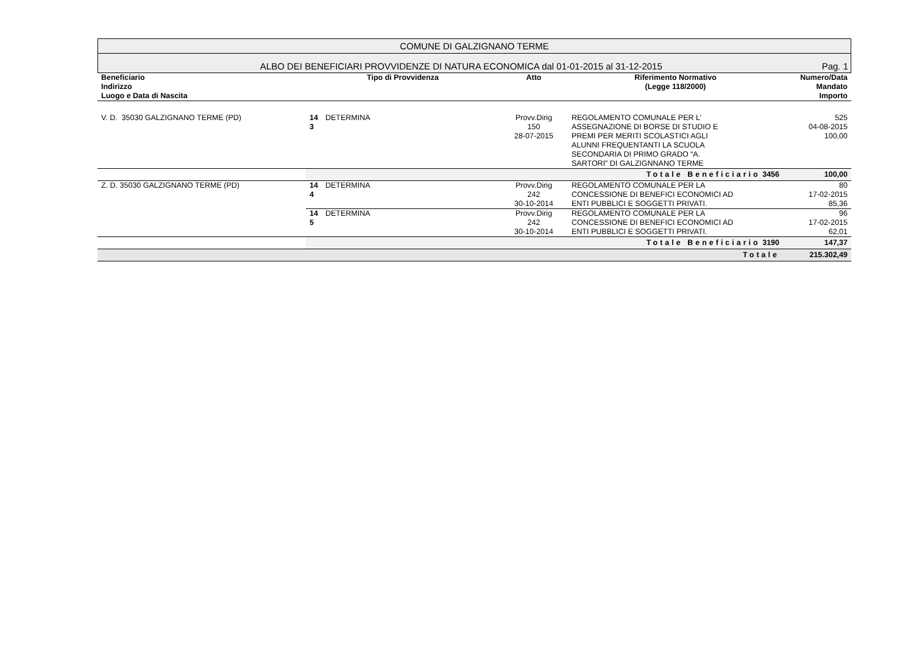COMUNE DI GALZIGNANO TERME
ALBO DEI BENEFICIARI PROVVIDENZE DI NATURA ECONOMICA dal 01-01-2015 al 31-12-2015 Pag. 1
| Beneficiario Indirizzo Luogo e Data di Nascita | Tipo di Provvidenza | | Atto | Riferimento Normativo (Legge 118/2000) | Numero/Data Mandato Importo |
| --- | --- | --- | --- | --- | --- |
| V. D. 35030 GALZIGNANO TERME (PD) | 14 3 | DETERMINA | Provv.Dirig 150 28-07-2015 | REGOLAMENTO COMUNALE PER L’ ASSEGNAZIONE DI BORSE DI STUDIO E PREMI PER MERITI SCOLASTICI AGLI ALUNNI FREQUENTANTI LA SCUOLA SECONDARIA DI PRIMO GRADO “A. SARTORI” DI GALZIGNNANO TERME | 525 04-08-2015 100,00 |
| | Totale Beneficiario 3456 | | | | 100,00 |
| Z. D. 35030 GALZIGNANO TERME (PD) | 14 4 | DETERMINA | Provv.Dirig 242 30-10-2014 | REGOLAMENTO COMUNALE PER LA CONCESSIONE DI BENEFICI ECONOMICI AD ENTI PUBBLICI E SOGGETTI PRIVATI. | 80 17-02-2015 85,36 |
| | 14 5 | DETERMINA | Provv.Dirig 242 30-10-2014 | REGOLAMENTO COMUNALE PER LA CONCESSIONE DI BENEFICI ECONOMICI AD ENTI PUBBLICI E SOGGETTI PRIVATI. | 96 17-02-2015 62,01 |
| | Totale Beneficiario 3190 | | | | 147,37 |
| Totale | | | | | 215.302,49 |